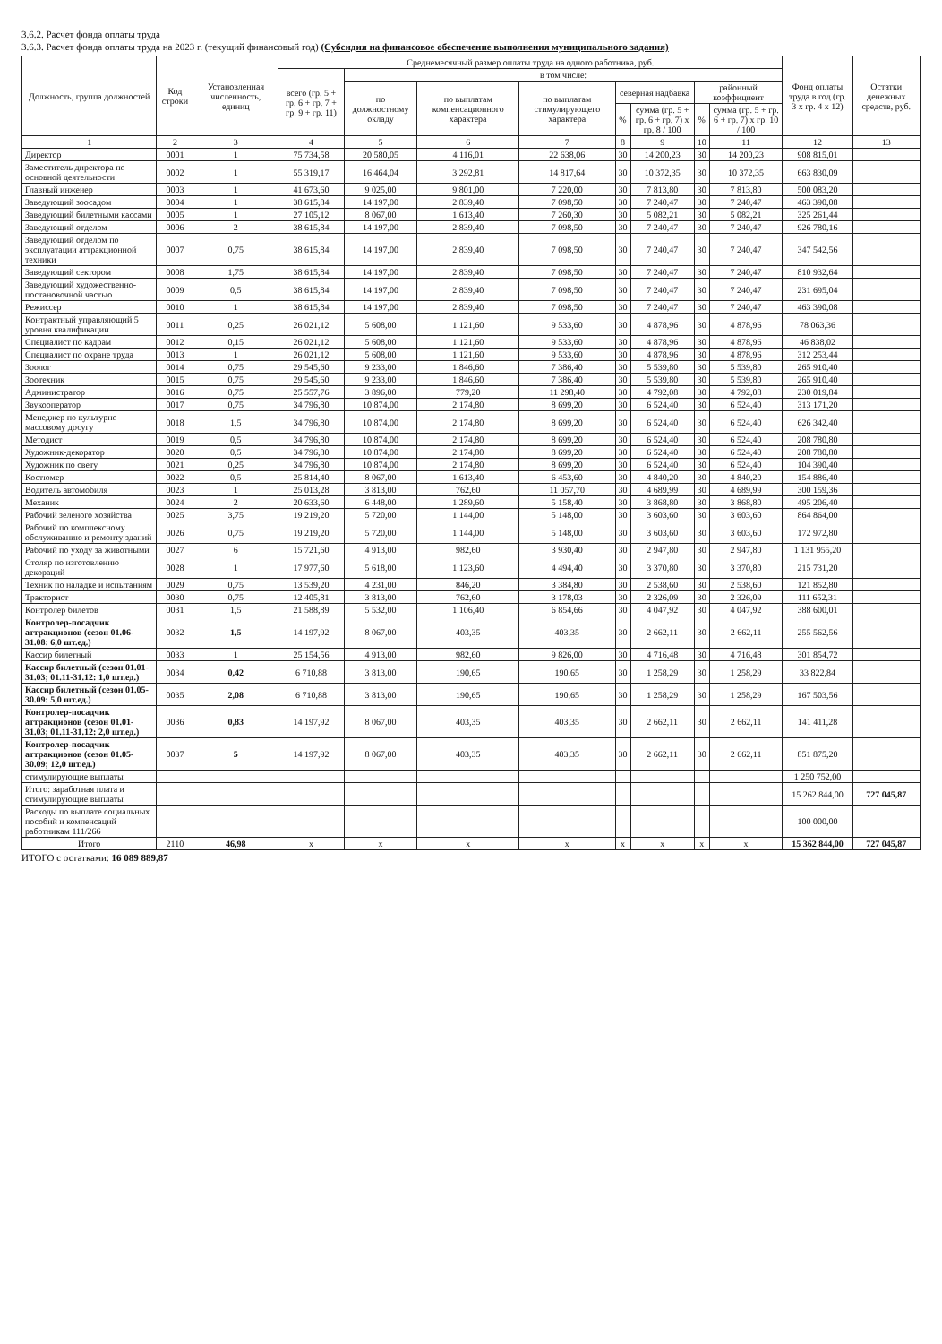3.6.2. Расчет фонда оплаты труда
3.6.3. Расчет фонда оплаты труда на 2023 г. (текущий финансовый год) (Субсидия на финансовое обеспечение выполнения муниципального задания)
| Должность, группа должностей | Код строки | Установленная численность, единиц | Среднемесячный размер оплаты труда на одного работника, руб. | | | | | | | | Фонд оплаты труда в год (гр. 3 х гр. 4 х 12) | Остатки денежных средств, руб. |
| --- | --- | --- | --- | --- | --- | --- | --- | --- | --- | --- | --- | --- |
| | | | всего (гр. 5 + гр. 6 + гр. 7 + гр. 9 + гр. 11) | в том числе: | | | | | | | | |
| | | | | по должностному окладу | по выплатам компенсационного характера | по выплатам стимулирующего характера | северная надбавка | | районный коэффициент | | | |
| | | | | | | | % | сумма (гр. 5 + гр. 6 + гр. 7) х гр. 8 / 100 | % | сумма (гр. 5 + гр. 6 + гр. 7) х гр. 10 / 100 | | |
| 1 | 2 | 3 | 4 | 5 | 6 | 7 | 8 | 9 | 10 | 11 | 12 | 13 |
| Директор | 0001 | 1 | 75 734,58 | 20 580,05 | 4 116,01 | 22 638,06 | 30 | 14 200,23 | 30 | 14 200,23 | 908 815,01 | |
| Заместитель директора по основной деятельности | 0002 | 1 | 55 319,17 | 16 464,04 | 3 292,81 | 14 817,64 | 30 | 10 372,35 | 30 | 10 372,35 | 663 830,09 | |
| Главный инженер | 0003 | 1 | 41 673,60 | 9 025,00 | 9 801,00 | 7 220,00 | 30 | 7 813,80 | 30 | 7 813,80 | 500 083,20 | |
| Заведующий зоосадом | 0004 | 1 | 38 615,84 | 14 197,00 | 2 839,40 | 7 098,50 | 30 | 7 240,47 | 30 | 7 240,47 | 463 390,08 | |
| Заведующий билетными кассами | 0005 | 1 | 27 105,12 | 8 067,00 | 1 613,40 | 7 260,30 | 30 | 5 082,21 | 30 | 5 082,21 | 325 261,44 | |
| Заведующий отделом | 0006 | 2 | 38 615,84 | 14 197,00 | 2 839,40 | 7 098,50 | 30 | 7 240,47 | 30 | 7 240,47 | 926 780,16 | |
| Заведующий отделом по эксплуатации аттракционной техники | 0007 | 0,75 | 38 615,84 | 14 197,00 | 2 839,40 | 7 098,50 | 30 | 7 240,47 | 30 | 7 240,47 | 347 542,56 | |
| Заведующий сектором | 0008 | 1,75 | 38 615,84 | 14 197,00 | 2 839,40 | 7 098,50 | 30 | 7 240,47 | 30 | 7 240,47 | 810 932,64 | |
| Заведующий художественно-постановочной частью | 0009 | 0,5 | 38 615,84 | 14 197,00 | 2 839,40 | 7 098,50 | 30 | 7 240,47 | 30 | 7 240,47 | 231 695,04 | |
| Режиссер | 0010 | 1 | 38 615,84 | 14 197,00 | 2 839,40 | 7 098,50 | 30 | 7 240,47 | 30 | 7 240,47 | 463 390,08 | |
| Контрактный управляющий 5 уровня квалификации | 0011 | 0,25 | 26 021,12 | 5 608,00 | 1 121,60 | 9 533,60 | 30 | 4 878,96 | 30 | 4 878,96 | 78 063,36 | |
| Специалист по кадрам | 0012 | 0,15 | 26 021,12 | 5 608,00 | 1 121,60 | 9 533,60 | 30 | 4 878,96 | 30 | 4 878,96 | 46 838,02 | |
| Специалист по охране труда | 0013 | 1 | 26 021,12 | 5 608,00 | 1 121,60 | 9 533,60 | 30 | 4 878,96 | 30 | 4 878,96 | 312 253,44 | |
| Зоолог | 0014 | 0,75 | 29 545,60 | 9 233,00 | 1 846,60 | 7 386,40 | 30 | 5 539,80 | 30 | 5 539,80 | 265 910,40 | |
| Зоотехник | 0015 | 0,75 | 29 545,60 | 9 233,00 | 1 846,60 | 7 386,40 | 30 | 5 539,80 | 30 | 5 539,80 | 265 910,40 | |
| Администратор | 0016 | 0,75 | 25 557,76 | 3 896,00 | 779,20 | 11 298,40 | 30 | 4 792,08 | 30 | 4 792,08 | 230 019,84 | |
| Звукооператор | 0017 | 0,75 | 34 796,80 | 10 874,00 | 2 174,80 | 8 699,20 | 30 | 6 524,40 | 30 | 6 524,40 | 313 171,20 | |
| Менеджер по культурно-массовому досугу | 0018 | 1,5 | 34 796,80 | 10 874,00 | 2 174,80 | 8 699,20 | 30 | 6 524,40 | 30 | 6 524,40 | 626 342,40 | |
| Методист | 0019 | 0,5 | 34 796,80 | 10 874,00 | 2 174,80 | 8 699,20 | 30 | 6 524,40 | 30 | 6 524,40 | 208 780,80 | |
| Художник-декоратор | 0020 | 0,5 | 34 796,80 | 10 874,00 | 2 174,80 | 8 699,20 | 30 | 6 524,40 | 30 | 6 524,40 | 208 780,80 | |
| Художник по свету | 0021 | 0,25 | 34 796,80 | 10 874,00 | 2 174,80 | 8 699,20 | 30 | 6 524,40 | 30 | 6 524,40 | 104 390,40 | |
| Костюмер | 0022 | 0,5 | 25 814,40 | 8 067,00 | 1 613,40 | 6 453,60 | 30 | 4 840,20 | 30 | 4 840,20 | 154 886,40 | |
| Водитель автомобиля | 0023 | 1 | 25 013,28 | 3 813,00 | 762,60 | 11 057,70 | 30 | 4 689,99 | 30 | 4 689,99 | 300 159,36 | |
| Механик | 0024 | 2 | 20 633,60 | 6 448,00 | 1 289,60 | 5 158,40 | 30 | 3 868,80 | 30 | 3 868,80 | 495 206,40 | |
| Рабочий зеленого хозяйства | 0025 | 3,75 | 19 219,20 | 5 720,00 | 1 144,00 | 5 148,00 | 30 | 3 603,60 | 30 | 3 603,60 | 864 864,00 | |
| Рабочий по комплексному обслуживанию и ремонту зданий | 0026 | 0,75 | 19 219,20 | 5 720,00 | 1 144,00 | 5 148,00 | 30 | 3 603,60 | 30 | 3 603,60 | 172 972,80 | |
| Рабочий по уходу за животными | 0027 | 6 | 15 721,60 | 4 913,00 | 982,60 | 3 930,40 | 30 | 2 947,80 | 30 | 2 947,80 | 1 131 955,20 | |
| Столяр по изготовлению декораций | 0028 | 1 | 17 977,60 | 5 618,00 | 1 123,60 | 4 494,40 | 30 | 3 370,80 | 30 | 3 370,80 | 215 731,20 | |
| Техник по наладке и испытаниям | 0029 | 0,75 | 13 539,20 | 4 231,00 | 846,20 | 3 384,80 | 30 | 2 538,60 | 30 | 2 538,60 | 121 852,80 | |
| Тракторист | 0030 | 0,75 | 12 405,81 | 3 813,00 | 762,60 | 3 178,03 | 30 | 2 326,09 | 30 | 2 326,09 | 111 652,31 | |
| Контролер билетов | 0031 | 1,5 | 21 588,89 | 5 532,00 | 1 106,40 | 6 854,66 | 30 | 4 047,92 | 30 | 4 047,92 | 388 600,01 | |
| Контролер-посадчик аттракционов (сезон 01.06-31.08: 6,0 шт.ед.) | 0032 | 1,5 | 14 197,92 | 8 067,00 | 403,35 | 403,35 | 30 | 2 662,11 | 30 | 2 662,11 | 255 562,56 | |
| Кассир билетный | 0033 | 1 | 25 154,56 | 4 913,00 | 982,60 | 9 826,00 | 30 | 4 716,48 | 30 | 4 716,48 | 301 854,72 | |
| Кассир билетный (сезон 01.01-31.03; 01.11-31.12: 1,0 шт.ед.) | 0034 | 0,42 | 6 710,88 | 3 813,00 | 190,65 | 190,65 | 30 | 1 258,29 | 30 | 1 258,29 | 33 822,84 | |
| Кассир билетный (сезон 01.05-30.09: 5,0 шт.ед.) | 0035 | 2,08 | 6 710,88 | 3 813,00 | 190,65 | 190,65 | 30 | 1 258,29 | 30 | 1 258,29 | 167 503,56 | |
| Контролер-посадчик аттракционов (сезон 01.01-31.03; 01.11-31.12: 2,0 шт.ед.) | 0036 | 0,83 | 14 197,92 | 8 067,00 | 403,35 | 403,35 | 30 | 2 662,11 | 30 | 2 662,11 | 141 411,28 | |
| Контролер-посадчик аттракционов (сезон 01.05-30.09; 12,0 шт.ед.) | 0037 | 5 | 14 197,92 | 8 067,00 | 403,35 | 403,35 | 30 | 2 662,11 | 30 | 2 662,11 | 851 875,20 | |
| стимулирующие выплаты | | | | | | | | | | | 1 250 752,00 | |
| Итого: заработная плата и стимулирующие выплаты | | | | | | | | | | | 15 262 844,00 | 727 045,87 |
| Расходы по выплате социальных пособий и компенсаций работникам 111/266 | | | | | | | | | | | 100 000,00 | |
| Итого | 2110 | 46,98 | x | x | x | x | x | x | x | x | 15 362 844,00 | 727 045,87 |
ИТОГО с остатками: 16 089 889,87